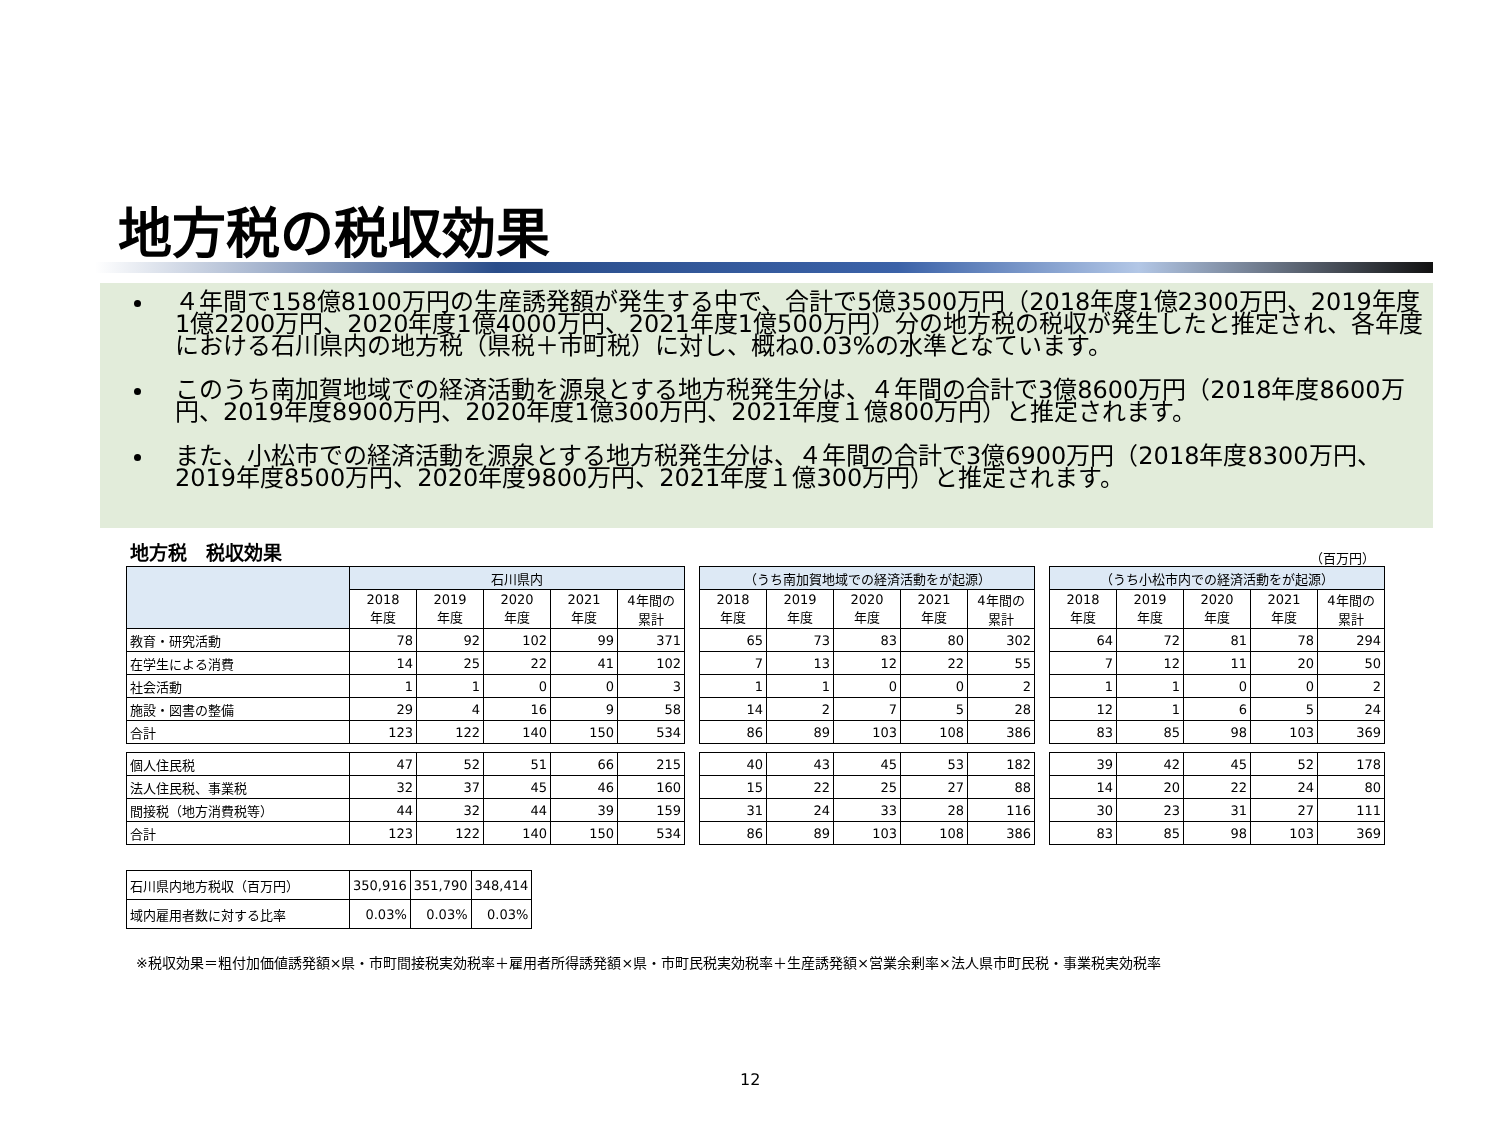地方税の税収効果
４年間で158億8100万円の生産誘発額が発生する中で、合計で5億3500万円（2018年度1億2300万円、2019年度1億2200万円、2020年度1億4000万円、2021年度1億500万円）分の地方税の税収が発生したと推定され、各年度における石川県内の地方税（県税＋市町税）に対し、概ね0.03%の水準となています。
このうち南加賀地域での経済活動を源泉とする地方税発生分は、４年間の合計で3億8600万円（2018年度8600万円、2019年度8900万円、2020年度1億300万円、2021年度１億800万円）と推定されます。
また、小松市での経済活動を源泉とする地方税発生分は、４年間の合計で3億6900万円（2018年度8300万円、2019年度8500万円、2020年度9800万円、2021年度１億300万円）と推定されます。
地方税　税収効果 （百万円）
| | 石川県内 | | | | |
| --- | --- | --- | --- | --- | --- |
| | 2018 年度 | 2019 年度 | 2020 年度 | 2021 年度 | 4年間の 累計 |
| 教育・研究活動 | 78 | 92 | 102 | 99 | 371 |
| 在学生による消費 | 14 | 25 | 22 | 41 | 102 |
| 社会活動 | 1 | 1 | 0 | 0 | 3 |
| 施設・図書の整備 | 29 | 4 | 16 | 9 | 58 |
| 合計 | 123 | 122 | 140 | 150 | 534 |
| 個人住民税 | 47 | 52 | 51 | 66 | 215 |
| 法人住民税、事業税 | 32 | 37 | 45 | 46 | 160 |
| 間接税（地方消費税等） | 44 | 32 | 44 | 39 | 159 |
| 合計 | 123 | 122 | 140 | 150 | 534 |
| （うち南加賀地域での経済活動をが起源） | | | | |
| --- | --- | --- | --- | --- |
| 2018 年度 | 2019 年度 | 2020 年度 | 2021 年度 | 4年間の 累計 |
| 65 | 73 | 83 | 80 | 302 |
| 7 | 13 | 12 | 22 | 55 |
| 1 | 1 | 0 | 0 | 2 |
| 14 | 2 | 7 | 5 | 28 |
| 86 | 89 | 103 | 108 | 386 |
| 40 | 43 | 45 | 53 | 182 |
| 15 | 22 | 25 | 27 | 88 |
| 31 | 24 | 33 | 28 | 116 |
| 86 | 89 | 103 | 108 | 386 |
| （うち小松市内での経済活動をが起源） | | | | |
| --- | --- | --- | --- | --- |
| 2018 年度 | 2019 年度 | 2020 年度 | 2021 年度 | 4年間の 累計 |
| 64 | 72 | 81 | 78 | 294 |
| 7 | 12 | 11 | 20 | 50 |
| 1 | 1 | 0 | 0 | 2 |
| 12 | 1 | 6 | 5 | 24 |
| 83 | 85 | 98 | 103 | 369 |
| 39 | 42 | 45 | 52 | 178 |
| 14 | 20 | 22 | 24 | 80 |
| 30 | 23 | 31 | 27 | 111 |
| 83 | 85 | 98 | 103 | 369 |
| 石川県内地方税収（百万円） | 350,916 | 351,790 | 348,414 |
| 域内雇用者数に対する比率 | 0.03% | 0.03% | 0.03% |
※税収効果＝粗付加価値誘発額×県・市町間接税実効税率＋雇用者所得誘発額×県・市町民税実効税率＋生産誘発額×営業余剰率×法人県市町民税・事業税実効税率
12